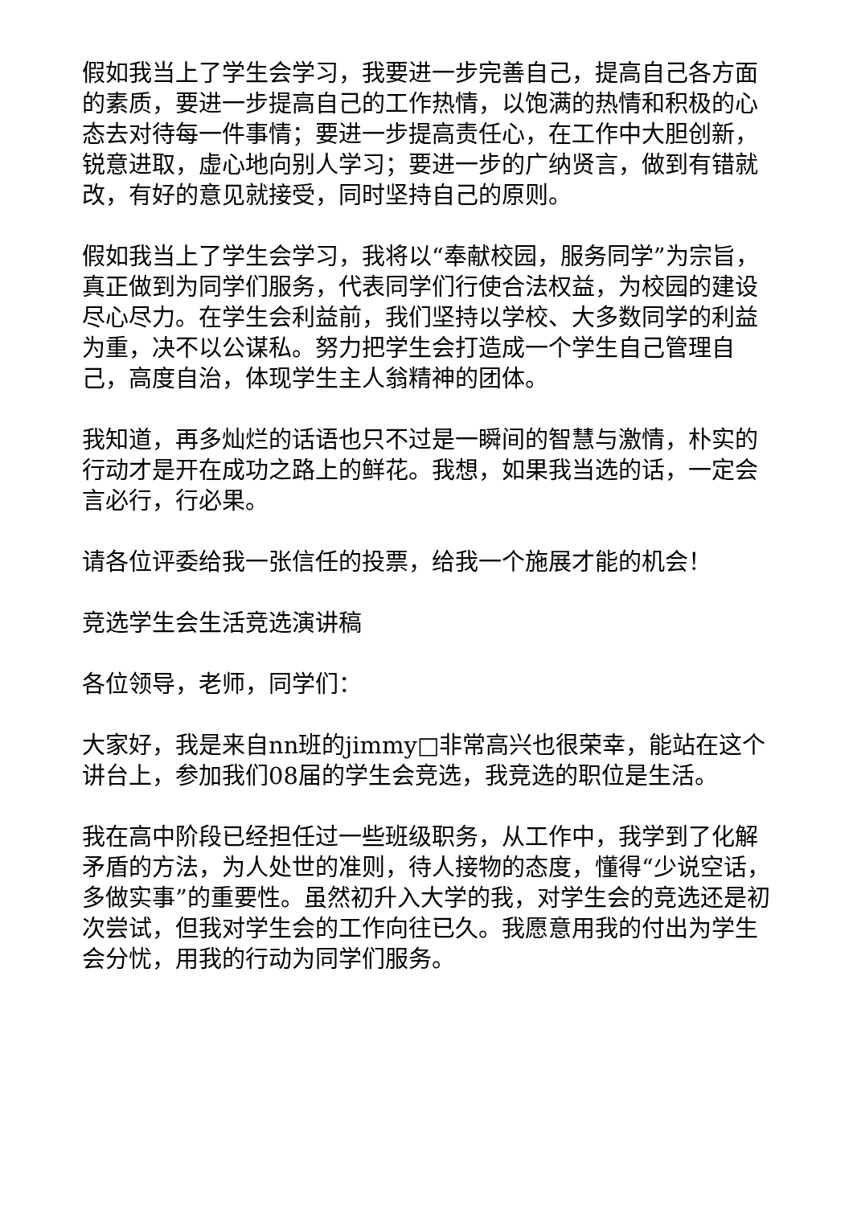假如我当上了学生会学习，我要进一步完善自己，提高自己各方面的素质，要进一步提高自己的工作热情，以饱满的热情和积极的心态去对待每一件事情；要进一步提高责任心，在工作中大胆创新，锐意进取，虚心地向别人学习；要进一步的广纳贤言，做到有错就改，有好的意见就接受，同时坚持自己的原则。
假如我当上了学生会学习，我将以“奉献校园，服务同学”为宗旨，真正做到为同学们服务，代表同学们行使合法权益，为校园的建设尽心尽力。在学生会利益前，我们坚持以学校、大多数同学的利益为重，决不以公谋私。努力把学生会打造成一个学生自己管理自己，高度自治，体现学生主人翁精神的团体。
我知道，再多灿烂的话语也只不过是一瞬间的智慧与激情，朴实的行动才是开在成功之路上的鲜花。我想，如果我当选的话，一定会言必行，行必果。
请各位评委给我一张信任的投票，给我一个施展才能的机会！
竞选学生会生活竞选演讲稿
各位领导，老师，同学们：
大家好，我是来自nn班的jimmy□非常高兴也很荣幸，能站在这个讲台上，参加我们08届的学生会竞选，我竞选的职位是生活。
我在高中阶段已经担任过一些班级职务，从工作中，我学到了化解矛盾的方法，为人处世的准则，待人接物的态度，懂得“少说空话，多做实事”的重要性。虽然初升入大学的我，对学生会的竞选还是初次尝试，但我对学生会的工作向往已久。我愿意用我的付出为学生会分忧，用我的行动为同学们服务。